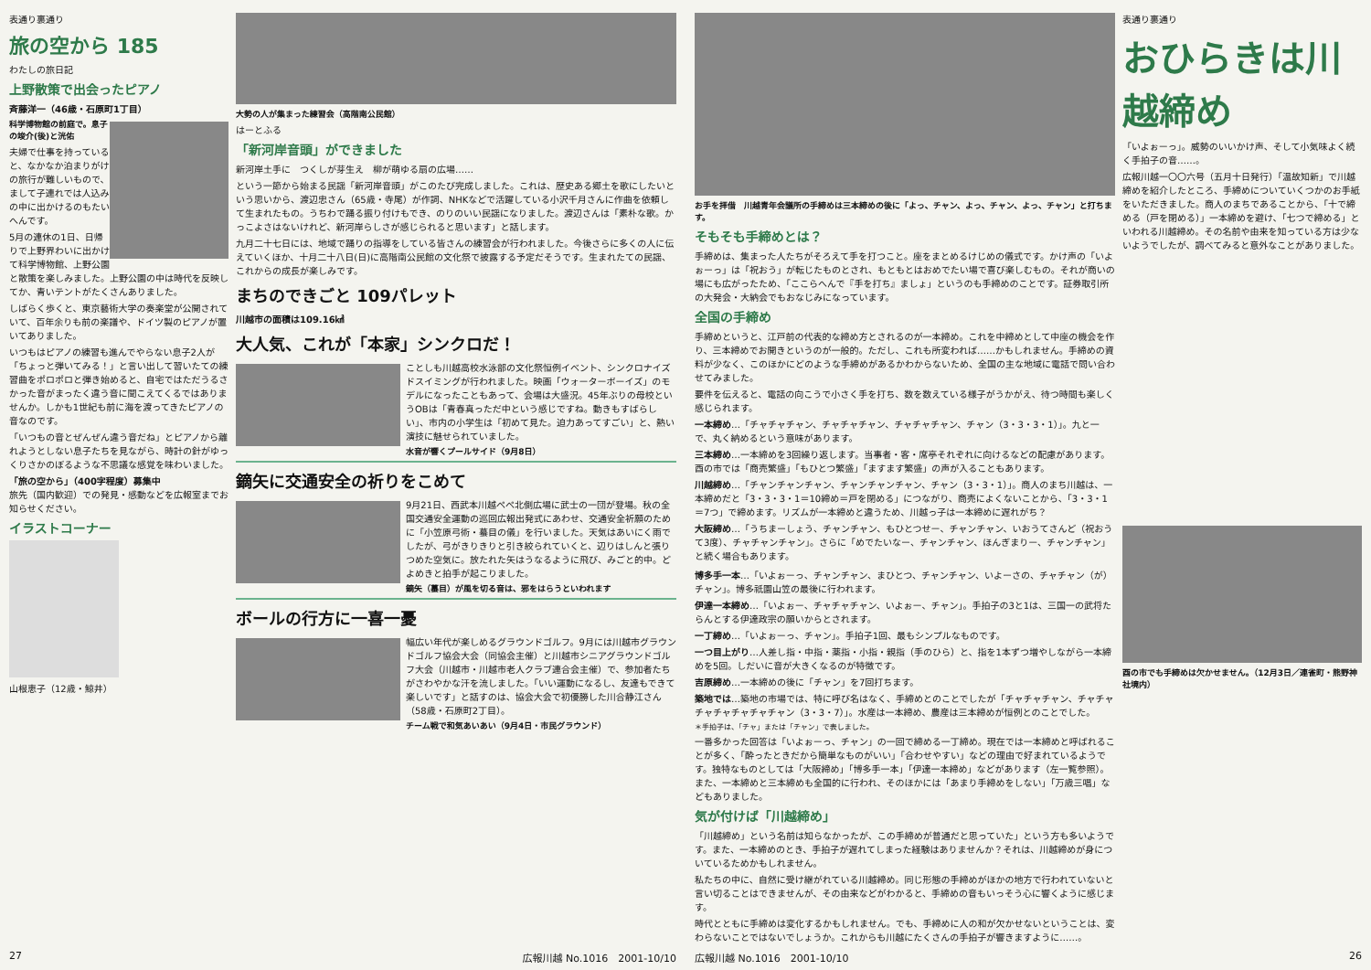表通り裏通り
旅の空から 185
わたしの旅日記
上野散策で出会ったピアノ
斉藤洋一（46歳・石原町1丁目）
科学博物館の前庭で。息子の竣介(後)と洸佑
夫婦で仕事を持っていると、なかなか泊まりがけの旅行が難しいもので、まして子連れでは人込みの中に出かけるのもたいへんです。
5月の連休の1日、日帰りで上野界わいに出かけて科学博物館、上野公園と散策を楽しみました。上野公園の中は時代を反映してか、青いテントがたくさんありました。
しばらく歩くと、東京藝術大学の奏楽堂が公開されていて、百年余りも前の楽譜や、ドイツ製のピアノが置いてありました。
いつもはピアノの練習も進んでやらない息子2人が「ちょっと弾いてみる！」と言い出して習いたての練習曲をポロポロと弾き始めると、自宅ではただうるさかった音がまったく違う音に聞こえてくるではありませんか。しかも1世紀も前に海を渡ってきたピアノの音なのです。
「いつもの音とぜんぜん違う音だね」とピアノから離れようとしない息子たちを見ながら、時計の針がゆっくりさかのぼるような不思議な感覚を味わいました。
「旅の空から」（400字程度）募集中
旅先（国内歓迎）での発見・感動などを広報室までお知らせください。
イラストコーナー
山根恵子（12歳・鯨井）
大勢の人が集まった練習会（高階南公民館）
はーとふる
「新河岸音頭」ができました
新河岸土手に　つくしが芽生え　柳が萌ゆる扇の広場……
という一節から始まる民謡「新河岸音頭」がこのたび完成しました。これは、歴史ある郷土を歌にしたいという思いから、渡辺忠さん（65歳・寺尾）が作詞、NHKなどで活躍している小沢千月さんに作曲を依頼して生まれたもの。うちわで踊る振り付けもでき、のりのいい民謡になりました。渡辺さんは「素朴な歌。かっこよさはないけれど、新河岸らしさが感じられると思います」と話します。
九月二十七日には、地域で踊りの指導をしている皆さんの練習会が行われました。今後さらに多くの人に伝えていくほか、十月二十八日(日)に高階南公民館の文化祭で披露する予定だそうです。生まれたての民謡、これからの成長が楽しみです。
まちのできごと 109パレット
川越市の面積は109.16㎢
大人気、これが「本家」シンクロだ！
ことしも川越高校水泳部の文化祭恒例イベント、シンクロナイズドスイミングが行われました。映画「ウォーターボーイズ」のモデルになったこともあって、会場は大盛況。45年ぶりの母校というOBは「青春真っただ中という感じですね。動きもすばらしい」、市内の小学生は「初めて見た。迫力あってすごい」と、熱い演技に魅せられていました。
水音が響くプールサイド（9月8日）
鏑矢に交通安全の祈りをこめて
9月21日、西武本川越ペペ北側広場に武士の一団が登場。秋の全国交通安全運動の巡回広報出発式にあわせ、交通安全祈願のために「小笠原弓術・蟇目の儀」を行いました。天気はあいにく雨でしたが、弓がきりきりと引き絞られていくと、辺りはしんと張りつめた空気に。放たれた矢はうなるように飛び、みごと的中。どよめきと拍手が起こりました。
鏑矢（蟇目）が風を切る音は、邪をはらうといわれます
ボールの行方に一喜一憂
幅広い年代が楽しめるグラウンドゴルフ。9月には川越市グラウンドゴルフ協会大会（同協会主催）と川越市シニアグラウンドゴルフ大会（川越市・川越市老人クラブ連合会主催）で、参加者たちがさわやかな汗を流しました。「いい運動になるし、友達もできて楽しいです」と話すのは、協会大会で初優勝した川合静江さん（58歳・石原町2丁目）。
チーム戦で和気あいあい（9月4日・市民グラウンド）
27 広報川越 No.1016　2001-10/10
お手を拝借　川越青年会議所の手締めは三本締めの後に「よっ、チャン、よっ、チャン、よっ、チャン」と打ちます。
そもそも手締めとは？
手締めは、集まった人たちがそろえて手を打つこと。座をまとめるけじめの儀式です。かけ声の「いよぉーっ」は「祝おう」が転じたものとされ、もともとはおめでたい場で喜び楽しむもの。それが商いの場にも広がったため、「ここらへんで『手を打ち』ましょ」というのも手締めのことです。証券取引所の大発会・大納会でもおなじみになっています。
全国の手締め
手締めというと、江戸前の代表的な締め方とされるのが一本締め。これを中締めとして中座の機会を作り、三本締めでお開きというのが一般的。ただし、これも所変われば……かもしれません。手締めの資料が少なく、このほかにどのような手締めがあるかわからないため、全国の主な地域に電話で問い合わせてみました。
要件を伝えると、電話の向こうで小さく手を打ち、数を数えている様子がうかがえ、待つ時間も楽しく感じられます。
一本締め…「チャチャチャン、チャチャチャン、チャチャチャン、チャン（3・3・3・1）」。九と一で、丸く納めるという意味があります。
三本締め…一本締めを3回繰り返します。当事者・客・席亭それぞれに向けるなどの配慮があります。酉の市では「商売繁盛」「もひとつ繁盛」「ますます繁盛」の声が入ることもあります。
川越締め…「チャンチャンチャン、チャンチャンチャン、チャン（3・3・1）」。商人のまち川越は、一本締めだと「3・3・3・1＝10締め＝戸を閉める」につながり、商売によくないことから、「3・3・1＝7つ」で締めます。リズムが一本締めと違うため、川越っ子は一本締めに遅れがち？
大阪締め…「うちまーしょう、チャンチャン、もひとつせー、チャンチャン、いおうてさんど（祝おうて3度）、チャチャンチャン」。さらに「めでたいなー、チャンチャン、ほんぎまりー、チャンチャン」と続く場合もあります。
博多手一本…「いよぉーっ、チャンチャン、まひとつ、チャンチャン、いよーさの、チャチャン（が）チャン」。博多祇園山笠の最後に行われます。
伊達一本締め…「いよぉー、チャチャチャン、いよぉー、チャン」。手拍子の3と1は、三国一の武将たらんとする伊達政宗の願いからとされます。
一丁締め…「いよぉーっ、チャン」。手拍子1回、最もシンプルなものです。
一つ目上がり…人差し指・中指・薬指・小指・親指（手のひら）と、指を1本ずつ増やしながら一本締めを5回。しだいに音が大きくなるのが特徴です。
吉原締め…一本締めの後に「チャン」を7回打ちます。
築地では…築地の市場では、特に呼び名はなく、手締めとのことでしたが「チャチャチャン、チャチャチャチャチャチャチャン（3・3・7）」。水産は一本締め、農産は三本締めが恒例とのことでした。
＊手拍子は、「チャ」または「チャン」で表しました。
一番多かった回答は「いよぉーっ、チャン」の一回で締める一丁締め。現在では一本締めと呼ばれることが多く、「酔ったときだから簡単なものがいい」「合わせやすい」などの理由で好まれているようです。独特なものとしては「大阪締め」「博多手一本」「伊達一本締め」などがあります（左一覧参照）。また、一本締めと三本締めも全国的に行われ、そのほかには「あまり手締めをしない」「万歳三唱」などもありました。
気が付けば「川越締め」
「川越締め」という名前は知らなかったが、この手締めが普通だと思っていた」という方も多いようです。また、一本締めのとき、手拍子が遅れてしまった経験はありませんか？それは、川越締めが身についているためかもしれません。
私たちの中に、自然に受け継がれている川越締め。同じ形態の手締めがほかの地方で行われていないと言い切ることはできませんが、その由来などがわかると、手締めの音もいっそう心に響くように感じます。
時代とともに手締めは変化するかもしれません。でも、手締めに人の和が欠かせないということは、変わらないことではないでしょうか。これからも川越にたくさんの手拍子が響きますように……。
表通り裏通り
おひらきは川越締め
「いよぉーっ」。威勢のいいかけ声、そして小気味よく続く手拍子の音……。
広報川越一〇〇六号（五月十日発行）「温故知新」で川越締めを紹介したところ、手締めについていくつかのお手紙をいただきました。商人のまちであることから、「十で締める（戸を閉める）」一本締めを避け、「七つで締める」といわれる川越締め。その名前や由来を知っている方は少ないようでしたが、調べてみると意外なことがありました。
酉の市でも手締めは欠かせません。（12月3日／連雀町・熊野神社境内）
広報川越 No.1016　2001-10/10 26